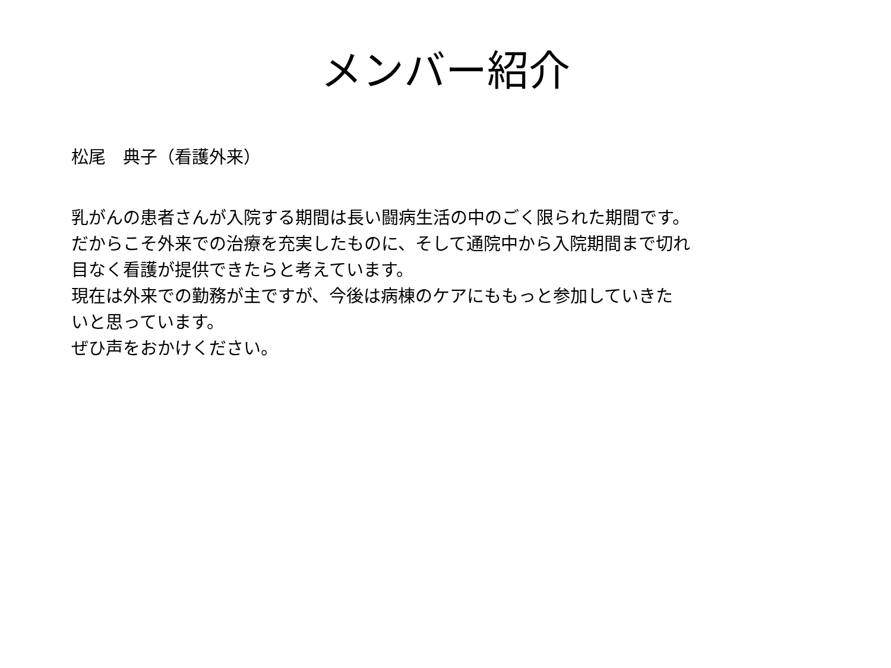メンバー紹介
松尾　典子（看護外来）
乳がんの患者さんが入院する期間は長い闘病生活の中のごく限られた期間です。
だからこそ外来での治療を充実したものに、そして通院中から入院期間まで切れ
目なく看護が提供できたらと考えています。
現在は外来での勤務が主ですが、今後は病棟のケアにももっと参加していきた
いと思っています。
ぜひ声をおかけください。